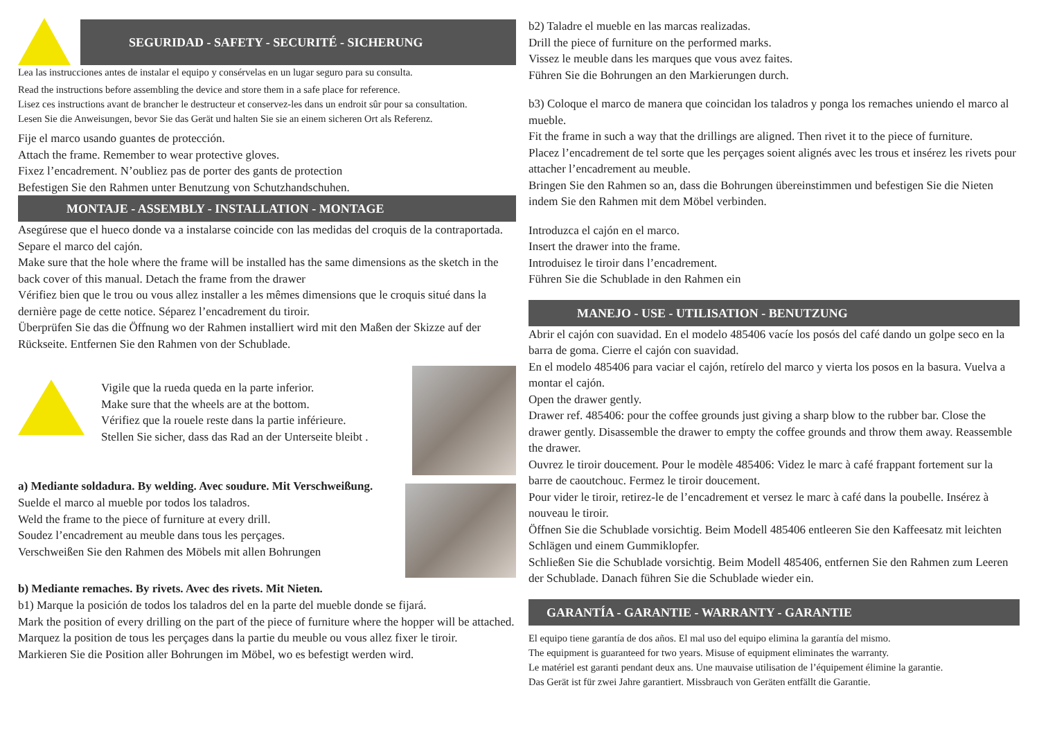SEGURIDAD - SAFETY - SECURITÉ - SICHERUNG
Lea las instrucciones antes de instalar el equipo y consérvelas en un lugar seguro para su consulta.
Read the instructions before assembling the device and store them in a safe place for reference.
Lisez ces instructions avant de brancher le destructeur et conservez-les dans un endroit sûr pour sa consultation.
Lesen Sie die Anweisungen, bevor Sie das Gerät und halten Sie sie an einem sicheren Ort als Referenz.
Fije el marco usando guantes de protección.
Attach the frame. Remember to wear protective gloves.
Fixez l’encadrement. N’oubliez pas de porter des gants de protection
Befestigen Sie den Rahmen unter Benutzung von Schutzhandschuhen.
MONTAJE - ASSEMBLY - INSTALLATION - MONTAGE
Asegúrese que el hueco donde va a instalarse coincide con las medidas del croquis de la contraportada. Separe el marco del cajón.
Make sure that the hole where the frame will be installed has the same dimensions as the sketch in the back cover of this manual. Detach the frame from the drawer
Vérifiez bien que le trou ou vous allez installer a les mêmes dimensions que le croquis situé dans la dernière page de cette notice. Séparez l’encadrement du tiroir.
Überprüfen Sie das die Öffnung wo der Rahmen installiert wird mit den Maßen der Skizze auf der Rückseite. Entfernen Sie den Rahmen von der Schublade.
Vigile que la rueda queda en la parte inferior.
Make sure that the wheels are at the bottom.
Vérifiez que la rouele reste dans la partie inférieure.
Stellen Sie sicher, dass das Rad an der Unterseite bleibt .
a) Mediante soldadura. By welding. Avec soudure. Mit Verschweißung.
Suelde el marco al mueble por todos los taladros.
Weld the frame to the piece of furniture at every drill.
Soudez l’encadrement au meuble dans tous les perçages.
Verschweißen Sie den Rahmen des Möbels mit allen Bohrungen
b) Mediante remaches. By rivets. Avec des rivets. Mit Nieten.
b1) Marque la posición de todos los taladros del en la parte del mueble donde se fijará.
Mark the position of every drilling on the part of the piece of furniture where the hopper will be attached.
Marquez la position de tous les perçages dans la partie du meuble ou vous allez fixer le tiroir.
Markieren Sie die Position aller Bohrungen im Möbel, wo es befestigt werden wird.
b2) Taladre el mueble en las marcas realizadas.
Drill the piece of furniture on the performed marks.
Vissez le meuble dans les marques que vous avez faites.
Führen Sie die Bohrungen an den Markierungen durch.
b3) Coloque el marco de manera que coincidan los taladros y ponga los remaches uniendo el marco al mueble.
Fit the frame in such a way that the drillings are aligned. Then rivet it to the piece of furniture.
Placez l’encadrement de tel sorte que les perçages soient alignés avec les trous et insérez les rivets pour attacher l’encadrement au meuble.
Bringen Sie den Rahmen so an, dass die Bohrungen übereinstimmen und befestigen Sie die Nieten indem Sie den Rahmen mit dem Möbel verbinden.
Introduzca el cajón en el marco.
Insert the drawer into the frame.
Introduisez le tiroir dans l’encadrement.
Führen Sie die Schublade in den Rahmen ein
MANEJO - USE - UTILISATION - BENUTZUNG
Abrir el cajón con suavidad. En el modelo 485406 vacíe los posós del café dando un golpe seco en la barra de goma. Cierre el cajón con suavidad.
En el modelo 485406 para vaciar el cajón, retírelo del marco y vierta los posos en la basura. Vuelva a montar el cajón.
Open the drawer gently.
Drawer ref. 485406: pour the coffee grounds just giving a sharp blow to the rubber bar. Close the drawer gently. Disassemble the drawer to empty the coffee grounds and throw them away. Reassemble the drawer.
Ouvrez le tiroir doucement. Pour le modèle 485406: Videz le marc à café frappant fortement sur la barre de caoutchouc. Fermez le tiroir doucement.
Pour vider le tiroir, retirez-le de l’encadrement et versez le marc à café dans la poubelle. Insérez à nouveau le tiroir.
Öffnen Sie die Schublade vorsichtig. Beim Modell 485406 entleeren Sie den Kaffeesatz mit leichten Schlägen und einem Gummiklopfer.
Schließen Sie die Schublade vorsichtig. Beim Modell 485406, entfernen Sie den Rahmen zum Leeren der Schublade. Danach führen Sie die Schublade wieder ein.
GARANTÍA - GARANTIE - WARRANTY - GARANTIE
El equipo tiene garantía de dos años. El mal uso del equipo elimina la garantía del mismo.
The equipment is guaranteed for two years. Misuse of equipment eliminates the warranty.
Le matériel est garanti pendant deux ans. Une mauvaise utilisation de l’équipement élimine la garantie.
Das Gerät ist für zwei Jahre garantiert. Missbrauch von Geräten entfällt die Garantie.